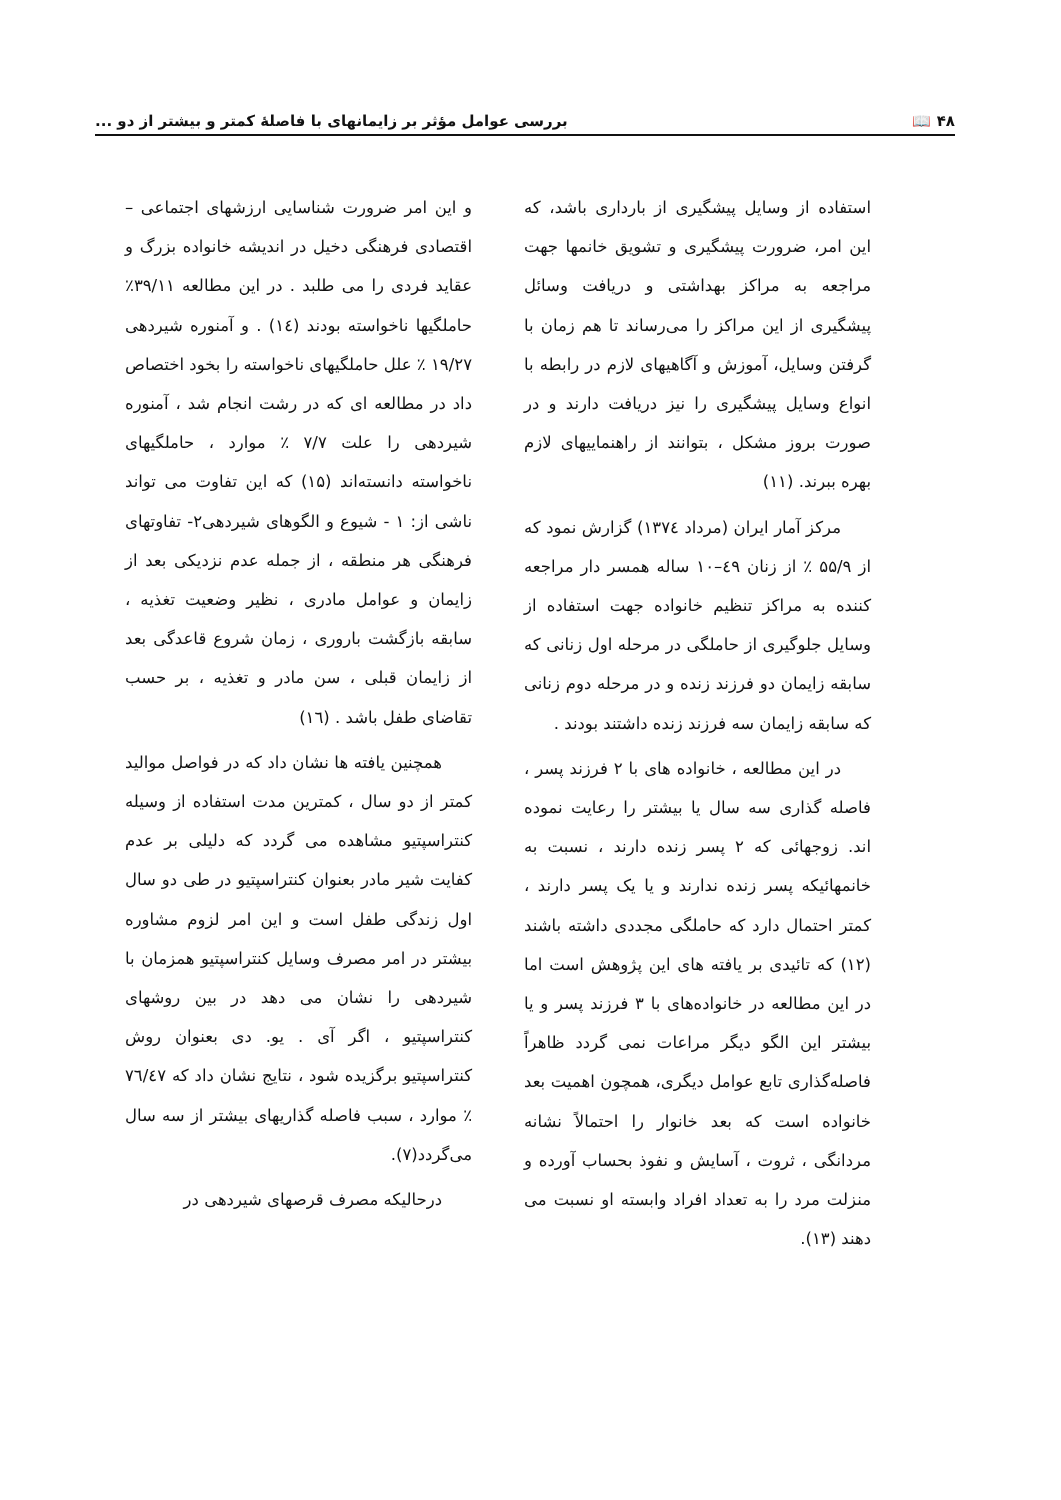۴۸ 📖 بررسی عوامل مؤثر بر زایمانهای با فاصلهٔ کمتر و بیشتر از دو ...
استفاده از وسایل پیشگیری از بارداری باشد، که این امر، ضرورت پیشگیری و تشویق خانمها جهت مراجعه به مراکز بهداشتی و دریافت وسائل پیشگیری از این مراکز را می‌رساند تا هم زمان با گرفتن وسایل، آموزش و آگاهیهای لازم در رابطه با انواع وسایل پیشگیری را نیز دریافت دارند و در صورت بروز مشکل ، بتوانند از راهنماییهای لازم بهره ببرند. (۱۱)
مرکز آمار ایران (مرداد ۱۳۷٤) گزارش نمود که از ۵۵/۹ ٪ از زنان ٤۹–۱۰ ساله همسر دار مراجعه کننده به مراکز تنظیم خانواده جهت استفاده از وسایل جلوگیری از حاملگی در مرحله اول زنانی که سابقه زایمان دو فرزند زنده و در مرحله دوم زنانی که سابقه زایمان سه فرزند زنده داشتند بودند .
در این مطالعه ، خانواده های با ۲ فرزند پسر ، فاصله گذاری سه سال یا بیشتر را رعایت نموده اند. زوجهائی که ۲ پسر زنده دارند ، نسبت به خانمهائیکه پسر زنده ندارند و یا یک پسر دارند ، کمتر احتمال دارد که حاملگی مجددی داشته باشند (۱۲) که تائیدی بر یافته های این پژوهش است اما در این مطالعه در خانواده‌های با ۳ فرزند پسر و یا بیشتر این الگو دیگر مراعات نمی گردد ظاهراً فاصله‌گذاری تابع عوامل دیگری، همچون اهمیت بعد خانواده است که بعد خانوار را احتمالاً نشانه مردانگی ، ثروت ، آسایش و نفوذ بحساب آورده و منزلت مرد را به تعداد افراد وابسته او نسبت می دهند (۱۳).
و این امر ضرورت شناسایی ارزشهای اجتماعی – اقتصادی فرهنگی دخیل در اندیشه خانواده بزرگ و عقاید فردی را می طلبد . در این مطالعه ۳۹/۱۱٪ حاملگیها ناخواسته بودند (۱٤) . و آمنوره شیردهی ۱۹/۲۷ ٪ علل حاملگیهای ناخواسته را بخود اختصاص داد در مطالعه ای که در رشت انجام شد ، آمنوره شیردهی را علت ۷/۷ ٪ موارد ، حاملگیهای ناخواسته دانسته‌اند (۱۵) که این تفاوت می تواند ناشی از: ۱ - شیوع و الگوهای شیردهی۲- تفاوتهای فرهنگی هر منطقه ، از جمله عدم نزدیکی بعد از زایمان و عوامل مادری ، نظیر وضعیت تغذیه ، سابقه بازگشت باروری ، زمان شروع قاعدگی بعد از زایمان قبلی ، سن مادر و تغذیه ، بر حسب تقاضای طفل باشد . (۱٦)
همچنین یافته ها نشان داد که در فواصل موالید کمتر از دو سال ، کمترین مدت استفاده از وسیله کنتراسپتیو مشاهده می گردد که دلیلی بر عدم کفایت شیر مادر بعنوان کنتراسپتیو در طی دو سال اول زندگی طفل است و این امر لزوم مشاوره بیشتر در امر مصرف وسایل کنتراسپتیو همزمان با شیردهی را نشان می دهد در بین روشهای کنتراسپتیو ، اگر آی . یو. دی بعنوان روش کنتراسپتیو برگزیده شود ، نتایج نشان داد که ۷٦/٤۷ ٪ موارد ، سبب فاصله گذاریهای بیشتر از سه سال می‌گردد(۷).
درحالیکه مصرف قرصهای شیردهی در